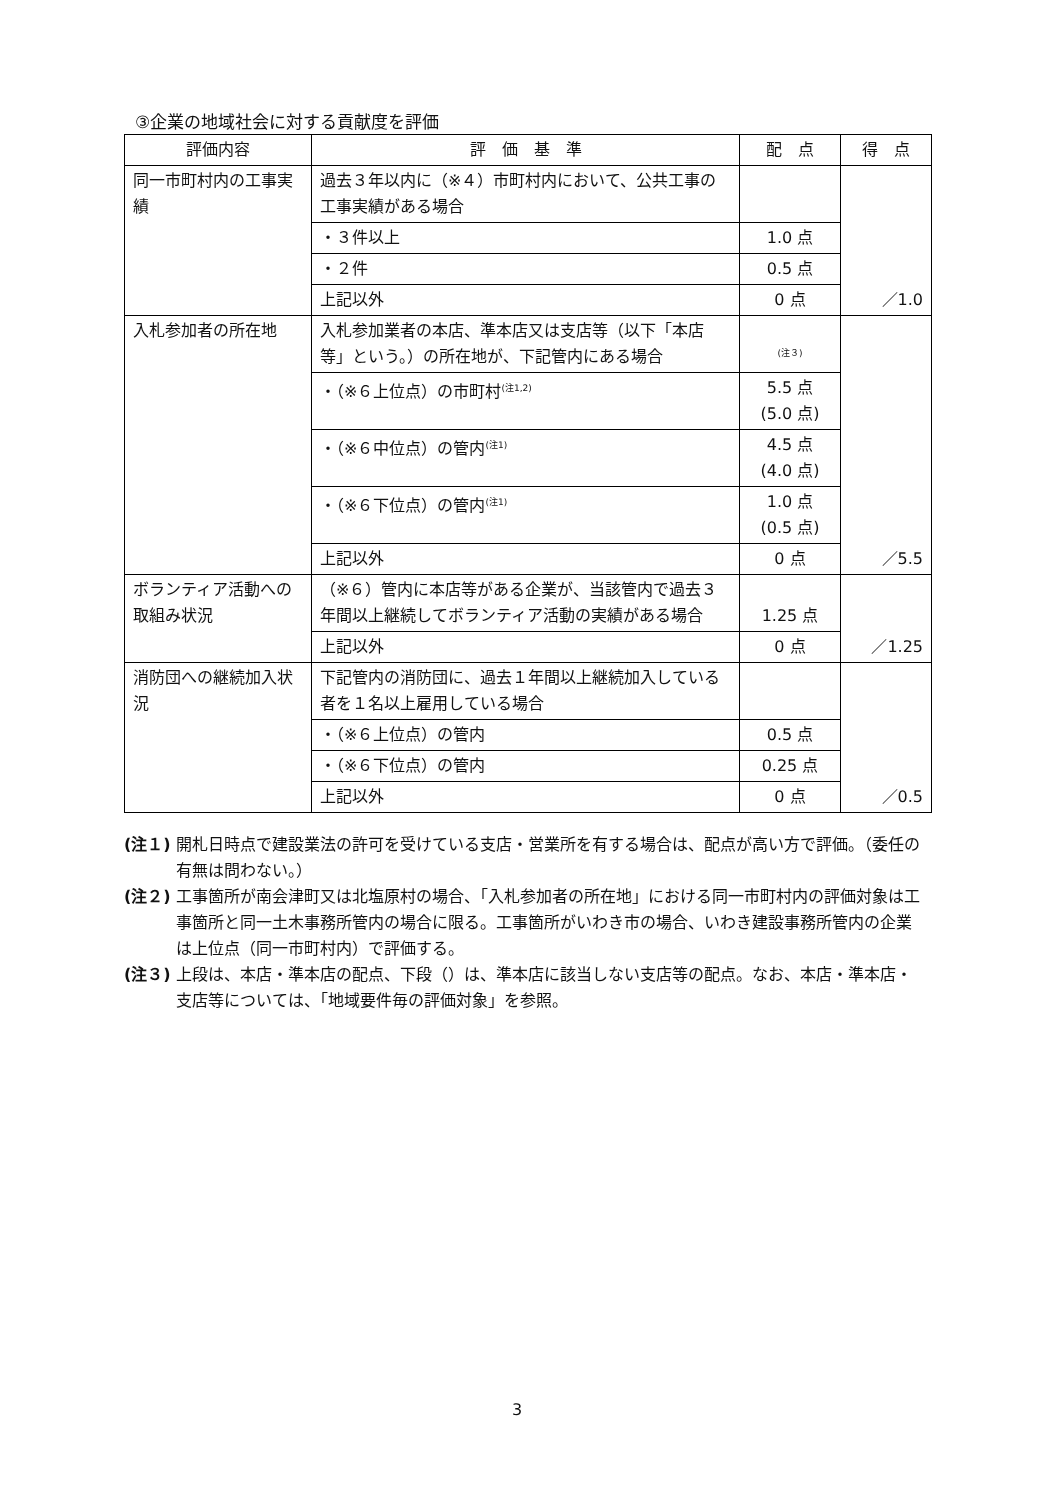③企業の地域社会に対する貢献度を評価
| 評価内容 | 評 価 基 準 | 配 点 | 得 点 |
| --- | --- | --- | --- |
| 同一市町村内の工事実績 | 過去３年以内に（※４）市町村内において、公共工事の工事実績がある場合 | | ／1.0 |
| | ・３件以上 | 1.0 点 | |
| | ・２件 | 0.5 点 | |
| | 上記以外 | 0 点 | |
| 入札参加者の所在地 | 入札参加業者の本店、準本店又は支店等（以下「本店等」という。）の所在地が、下記管内にある場合 | <sup>(注３)</sup> | ／5.5 |
| | ・（※６上位点）の市町村<sup>(注1,2)</sup> | 5.5 点 (5.0 点) | |
| | ・（※６中位点）の管内<sup>(注1)</sup> | 4.5 点 (4.0 点) | |
| | ・（※６下位点）の管内<sup>(注1)</sup> | 1.0 点 (0.5 点) | |
| | 上記以外 | 0 点 | |
| ボランティア活動への取組み状況 | （※６）管内に本店等がある企業が、当該管内で過去３年間以上継続してボランティア活動の実績がある場合 | 1.25 点 | ／1.25 |
| | 上記以外 | 0 点 | |
| 消防団への継続加入状況 | 下記管内の消防団に、過去１年間以上継続加入している者を１名以上雇用している場合 | | ／0.5 |
| | ・（※６上位点）の管内 | 0.5 点 | |
| | ・（※６下位点）の管内 | 0.25 点 | |
| | 上記以外 | 0 点 | |
(注１) 開札日時点で建設業法の許可を受けている支店・営業所を有する場合は、配点が高い方で評価。（委任の有無は問わない。）
(注２) 工事箇所が南会津町又は北塩原村の場合、「入札参加者の所在地」における同一市町村内の評価対象は工事箇所と同一土木事務所管内の場合に限る。工事箇所がいわき市の場合、いわき建設事務所管内の企業は上位点（同一市町村内）で評価する。
(注３) 上段は、本店・準本店の配点、下段（）は、準本店に該当しない支店等の配点。なお、本店・準本店・支店等については、「地域要件毎の評価対象」を参照。
3